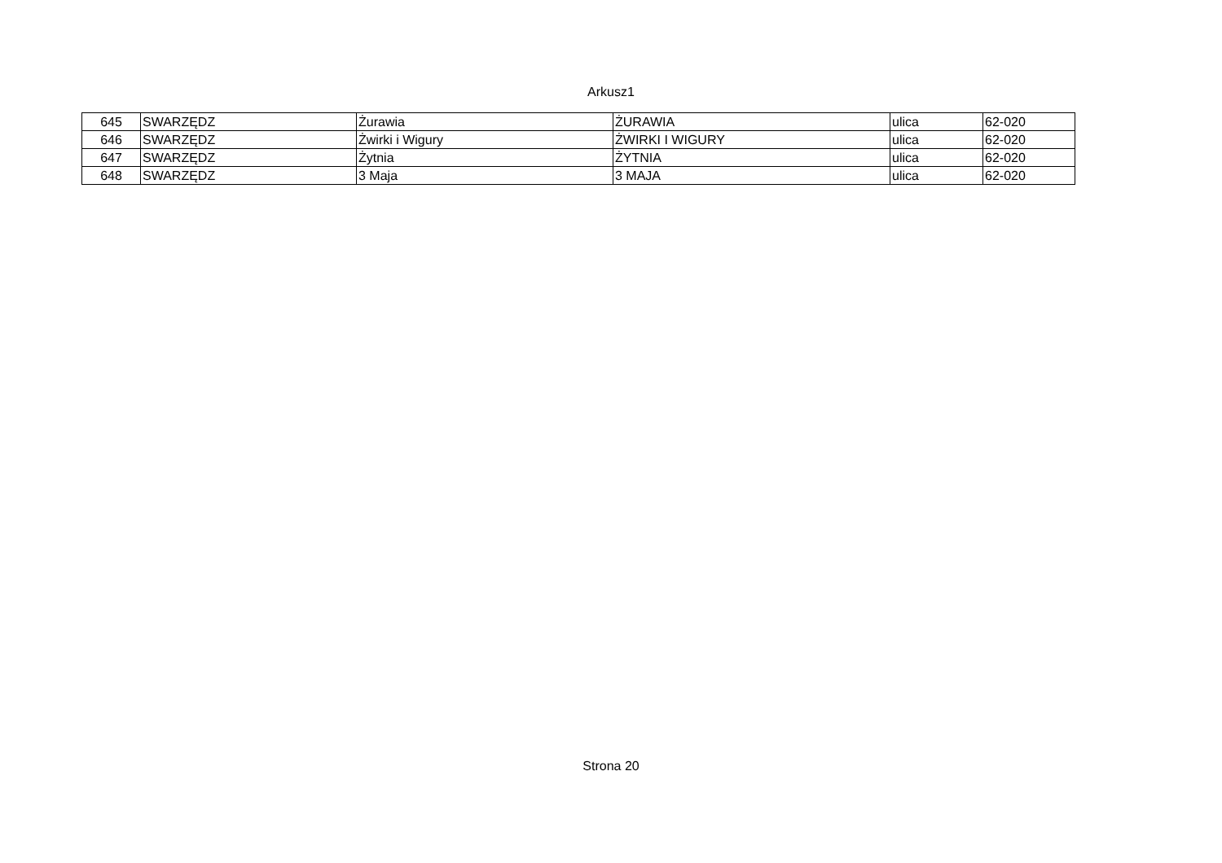Arkusz1
| 645 | SWARZĘDZ | Żurawia | ŻURAWIA | ulica | 62-020 |
| 646 | SWARZĘDZ | Żwirki i Wigury | ŻWIRKI I WIGURY | ulica | 62-020 |
| 647 | SWARZĘDZ | Żytnia | ŻYTNIA | ulica | 62-020 |
| 648 | SWARZĘDZ | 3 Maja | 3 MAJA | ulica | 62-020 |
Strona 20